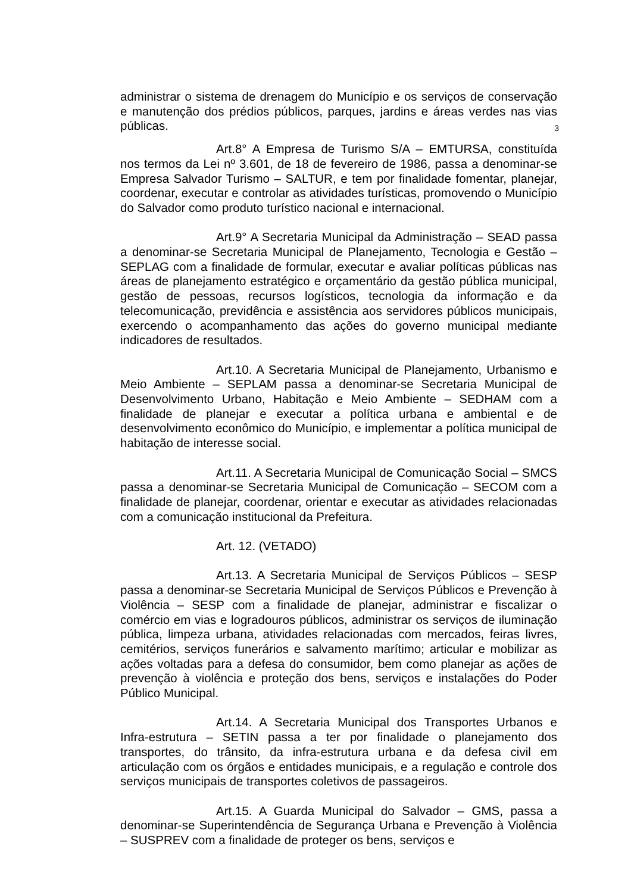administrar o sistema de drenagem do Município e os serviços de conservação e manutenção dos prédios públicos, parques, jardins e áreas verdes nas vias públicas.
3
Art.8° A Empresa de Turismo S/A – EMTURSA, constituída nos termos da Lei nº 3.601, de 18 de fevereiro de 1986, passa a denominar-se Empresa Salvador Turismo – SALTUR, e tem por finalidade fomentar, planejar, coordenar, executar e controlar as atividades turísticas, promovendo o Município do Salvador como produto turístico nacional e internacional.
Art.9° A Secretaria Municipal da Administração – SEAD passa a denominar-se Secretaria Municipal de Planejamento, Tecnologia e Gestão – SEPLAG com a finalidade de formular, executar e avaliar políticas públicas nas áreas de planejamento estratégico e orçamentário da gestão pública municipal, gestão de pessoas, recursos logísticos, tecnologia da informação e da telecomunicação, previdência e assistência aos servidores públicos municipais, exercendo o acompanhamento das ações do governo municipal mediante indicadores de resultados.
Art.10. A Secretaria Municipal de Planejamento, Urbanismo e Meio Ambiente – SEPLAM passa a denominar-se Secretaria Municipal de Desenvolvimento Urbano, Habitação e Meio Ambiente – SEDHAM com a finalidade de planejar e executar a política urbana e ambiental e de desenvolvimento econômico do Município, e implementar a política municipal de habitação de interesse social.
Art.11. A Secretaria Municipal de Comunicação Social – SMCS passa a denominar-se Secretaria Municipal de Comunicação – SECOM com a finalidade de planejar, coordenar, orientar e executar as atividades relacionadas com a comunicação institucional da Prefeitura.
Art. 12. (VETADO)
Art.13. A Secretaria Municipal de Serviços Públicos – SESP passa a denominar-se Secretaria Municipal de Serviços Públicos e Prevenção à Violência – SESP com a finalidade de planejar, administrar e fiscalizar o comércio em vias e logradouros públicos, administrar os serviços de iluminação pública, limpeza urbana, atividades relacionadas com mercados, feiras livres, cemitérios, serviços funerários e salvamento marítimo; articular e mobilizar as ações voltadas para a defesa do consumidor, bem como planejar as ações de prevenção à violência e proteção dos bens, serviços e instalações do Poder Público Municipal.
Art.14. A Secretaria Municipal dos Transportes Urbanos e Infra-estrutura – SETIN passa a ter por finalidade o planejamento dos transportes, do trânsito, da infra-estrutura urbana e da defesa civil em articulação com os órgãos e entidades municipais, e a regulação e controle dos serviços municipais de transportes coletivos de passageiros.
Art.15. A Guarda Municipal do Salvador – GMS, passa a denominar-se Superintendência de Segurança Urbana e Prevenção à Violência – SUSPREV com a finalidade de proteger os bens, serviços e